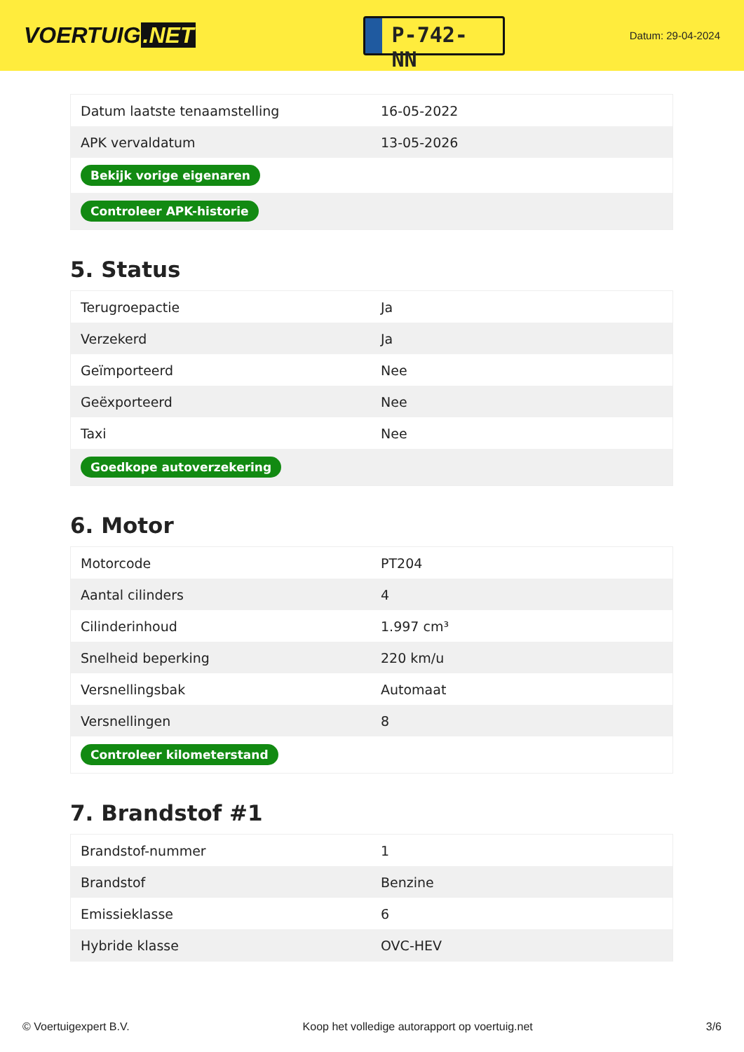VOERTUIG.NET
P-742-NN
Datum: 29-04-2024
| Datum laatste tenaamstelling | 16-05-2022 |
| APK vervaldatum | 13-05-2026 |
| Bekijk vorige eigenaren | |
| Controleer APK-historie | |
5. Status
| Terugroepactie | Ja |
| Verzekerd | Ja |
| Geïmporteerd | Nee |
| Geëxporteerd | Nee |
| Taxi | Nee |
| Goedkope autoverzekering | |
6. Motor
| Motorcode | PT204 |
| Aantal cilinders | 4 |
| Cilinderinhoud | 1.997 cm³ |
| Snelheid beperking | 220 km/u |
| Versnellingsbak | Automaat |
| Versnellingen | 8 |
| Controleer kilometerstand | |
7. Brandstof #1
| Brandstof-nummer | 1 |
| Brandstof | Benzine |
| Emissieklasse | 6 |
| Hybride klasse | OVC-HEV |
© Voertuigexpert B.V. Koop het volledige autorapport op voertuig.net 3/6